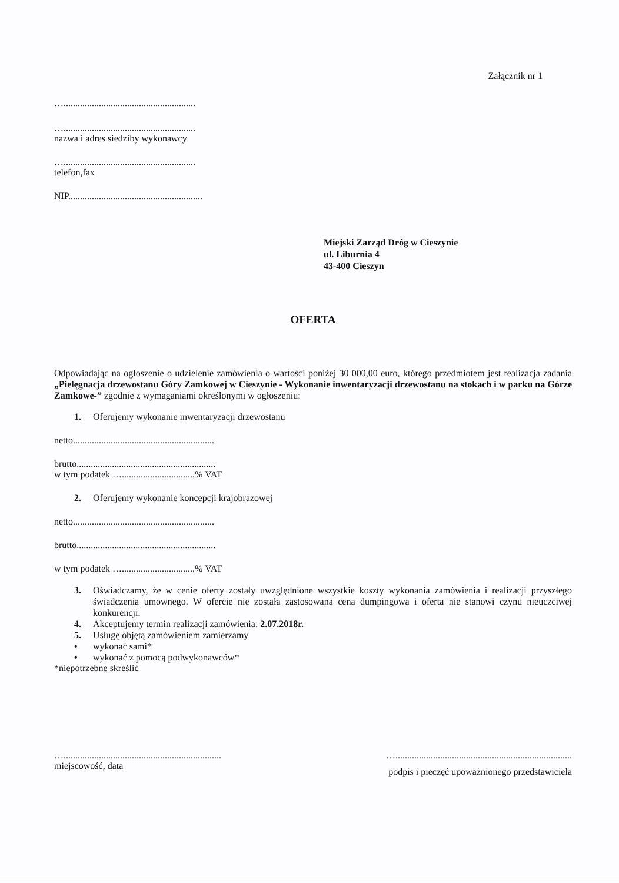Załącznik nr 1
…........................................................
…........................................................
nazwa i adres siedziby wykonawcy
…........................................................
telefon,fax
NIP.........................................................
Miejski Zarząd Dróg w Cieszynie
ul. Liburnia 4
43-400 Cieszyn
OFERTA
Odpowiadając na ogłoszenie o udzielenie zamówienia o wartości poniżej 30 000,00 euro, którego przedmiotem jest realizacja zadania „Pielęgnacja drzewostanu Góry Zamkowej w Cieszynie - Wykonanie inwentaryzacji drzewostanu na stokach i w parku na Górze Zamkowe-” zgodnie z wymaganiami określonymi w ogłoszeniu:
1. Oferujemy wykonanie inwentaryzacji drzewostanu
netto............................................................
brutto...........................................................
w tym podatek …...............................% VAT
2. Oferujemy wykonanie koncepcji krajobrazowej
netto............................................................
brutto...........................................................
w tym podatek …...............................% VAT
3. Oświadczamy, że w cenie oferty zostały uwzględnione wszystkie koszty wykonania zamówienia i realizacji przyszłego świadczenia umownego. W ofercie nie została zastosowana cena dumpingowa i oferta nie stanowi czynu nieuczciwej konkurencji.
4. Akceptujemy termin realizacji zamówienia: 2.07.2018r.
5. Usługę objętą zamówieniem zamierzamy
• wykonać sami*
• wykonać z pomocą podwykonawców*
*niepotrzebne skreślić
…...................................................................
miejscowość, data
…...........................................................................
podpis i pieczęć upoważnionego przedstawiciela